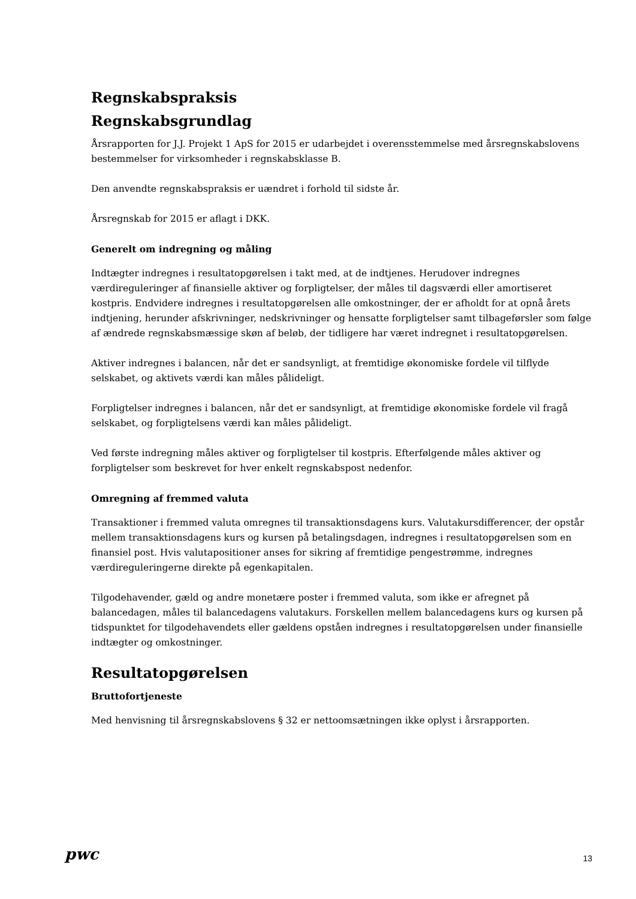Regnskabspraksis
Regnskabsgrundlag
Årsrapporten for J.J. Projekt 1 ApS for 2015 er udarbejdet i overensstemmelse med årsregnskabslovens bestemmelser for virksomheder i regnskabsklasse B.
Den anvendte regnskabspraksis er uændret i forhold til sidste år.
Årsregnskab for 2015 er aflagt i DKK.
Generelt om indregning og måling
Indtægter indregnes i resultatopgørelsen i takt med, at de indtjenes. Herudover indregnes værdireguleringer af finansielle aktiver og forpligtelser, der måles til dagsværdi eller amortiseret kostpris. Endvidere indregnes i resultatopgørelsen alle omkostninger, der er afholdt for at opnå årets indtjening, herunder afskrivninger, nedskrivninger og hensatte forpligtelser samt tilbageførsler som følge af ændrede regnskabsmæssige skøn af beløb, der tidligere har været indregnet i resultatopgørelsen.
Aktiver indregnes i balancen, når det er sandsynligt, at fremtidige økonomiske fordele vil tilflyde selskabet, og aktivets værdi kan måles pålideligt.
Forpligtelser indregnes i balancen, når det er sandsynligt, at fremtidige økonomiske fordele vil fragå selskabet, og forpligtelsens værdi kan måles pålideligt.
Ved første indregning måles aktiver og forpligtelser til kostpris. Efterfølgende måles aktiver og forpligtelser som beskrevet for hver enkelt regnskabspost nedenfor.
Omregning af fremmed valuta
Transaktioner i fremmed valuta omregnes til transaktionsdagens kurs. Valutakursdifferencer, der opstår mellem transaktionsdagens kurs og kursen på betalingsdagen, indregnes i resultatopgørelsen som en finansiel post. Hvis valutapositioner anses for sikring af fremtidige pengestrømme, indregnes værdireguleringerne direkte på egenkapitalen.
Tilgodehavender, gæld og andre monetære poster i fremmed valuta, som ikke er afregnet på balancedagen, måles til balancedagens valutakurs. Forskellen mellem balancedagens kurs og kursen på tidspunktet for tilgodehavendets eller gældens opståen indregnes i resultatopgørelsen under finansielle indtægter og omkostninger.
Resultatopgørelsen
Bruttofortjeneste
Med henvisning til årsregnskabslovens § 32 er nettoomsætningen ikke oplyst i årsrapporten.
pwc 13